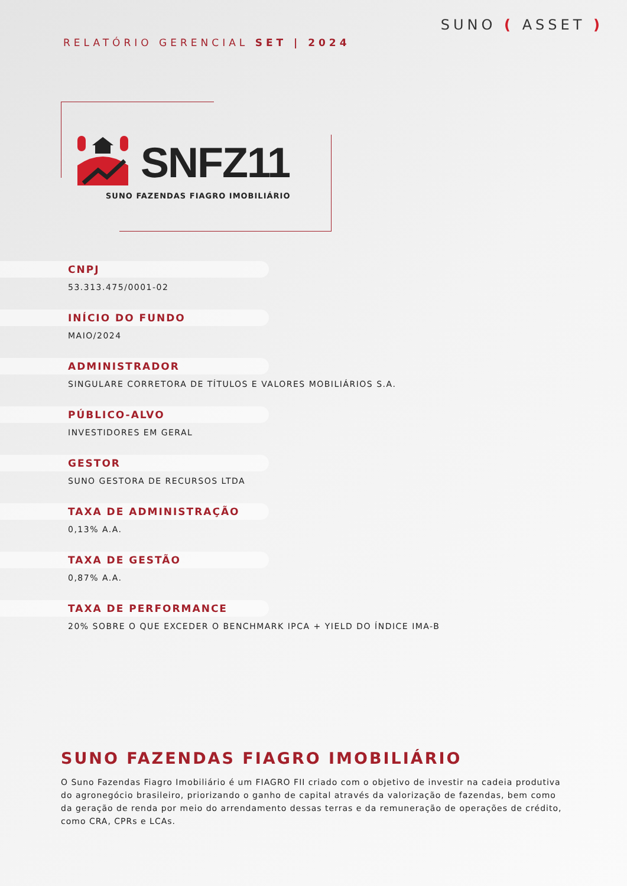RELATÓRIO GERENCIAL SET | 2024
SUNO ( ASSET )
SNFZ11
SUNO FAZENDAS FIAGRO IMOBILIÁRIO
CNPJ
53.313.475/0001-02
INÍCIO DO FUNDO
MAIO/2024
ADMINISTRADOR
SINGULARE CORRETORA DE TÍTULOS E VALORES MOBILIÁRIOS S.A.
PÚBLICO-ALVO
INVESTIDORES EM GERAL
GESTOR
SUNO GESTORA DE RECURSOS LTDA
TAXA DE ADMINISTRAÇÃO
0,13% A.A.
TAXA DE GESTÃO
0,87% A.A.
TAXA DE PERFORMANCE
20% SOBRE O QUE EXCEDER O BENCHMARK IPCA + YIELD DO ÍNDICE IMA-B
SUNO FAZENDAS FIAGRO IMOBILIÁRIO
O Suno Fazendas Fiagro Imobiliário é um FIAGRO FII criado com o objetivo de investir na cadeia produtiva do agronegócio brasileiro, priorizando o ganho de capital através da valorização de fazendas, bem como da geração de renda por meio do arrendamento dessas terras e da remuneração de operações de crédito, como CRA, CPRs e LCAs.